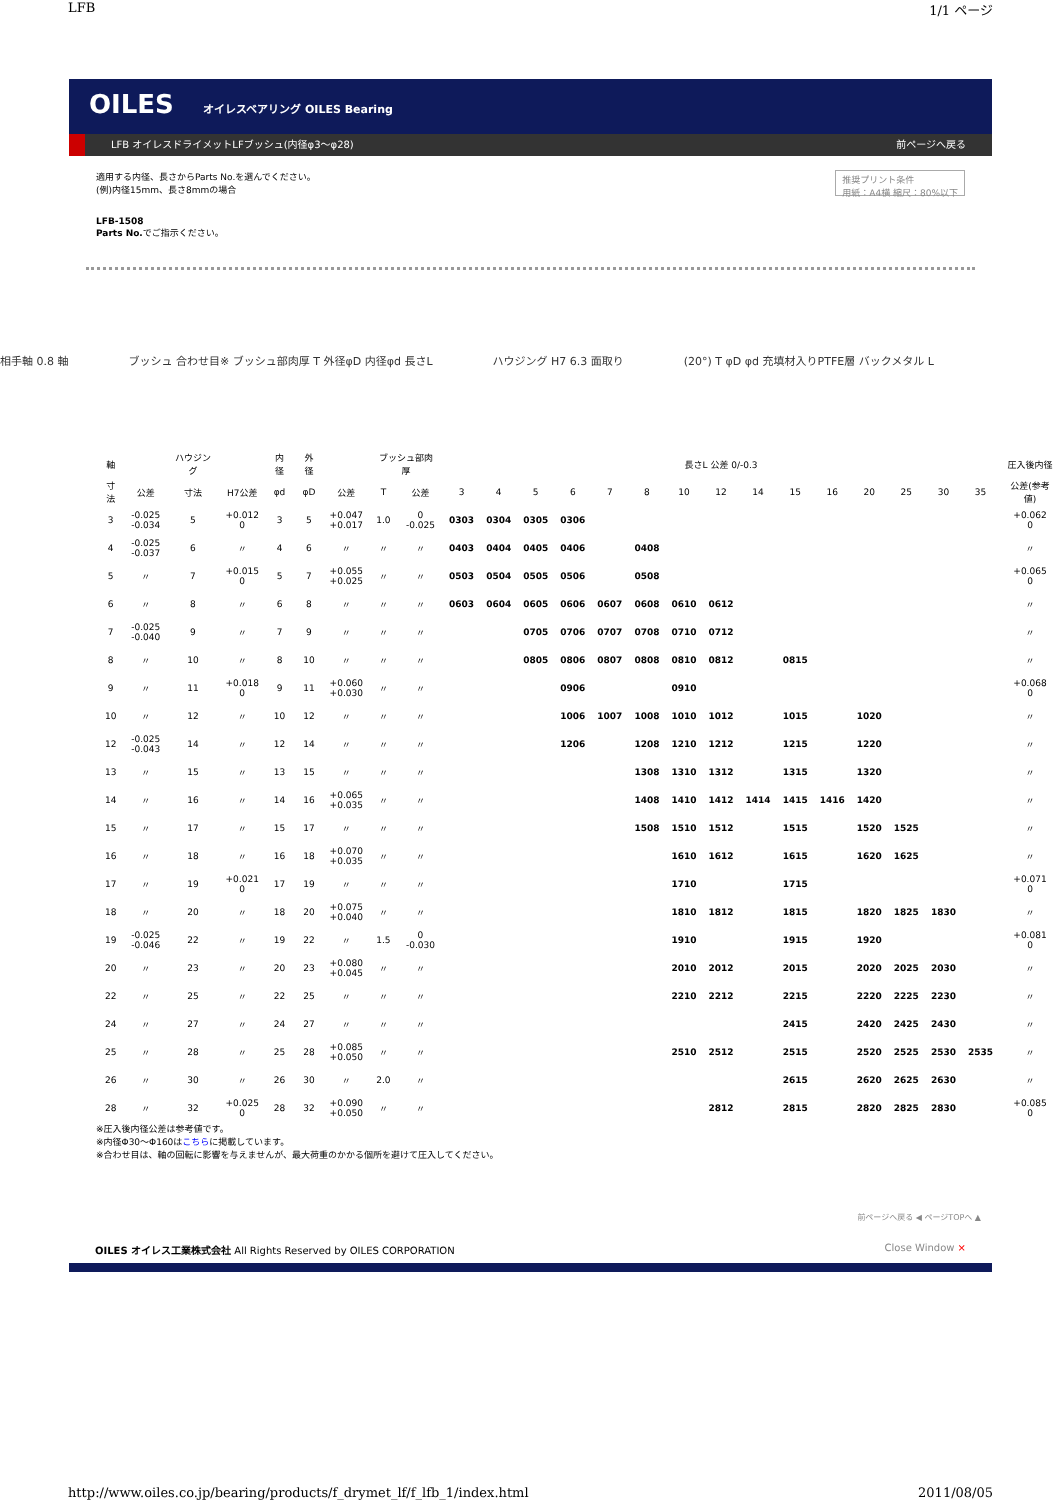LFB 1/1 ページ
OILES オイレスベアリング OILES Bearing
LFB オイレスドライメットLFブッシュ(内径φ3～φ28) 前ページへ戻る
適用する内径、長さからParts No.を選んでください。
(例)内径15mm、長さ8mmの場合
LFB-1508
Parts No. でご指示ください。
推奨プリント条件
用紙：A4横 縮尺：80%以下
相手軸 0.8 軸 ブッシュ 合わせ目※ ブッシュ部肉厚 T 外径φD 内径φd 長さL ハウジング H7 6.3 面取り (20°) T φD φd 充填材入りPTFE層 バックメタル L
| 軸 | | ハウジング | | 内径 | 外径 | | ブッシュ部肉厚 | | 長さL 公差 0/-0.3 | | | | | | | | | | | | | | | 圧入後内径 |
| --- | --- | --- | --- | --- | --- | --- | --- | --- | --- | --- | --- | --- | --- | --- | --- | --- | --- | --- | --- | --- | --- | --- | --- | --- |
| 寸法 | 公差 | 寸法 | H7公差 | φd | φD | 公差 | T | 公差 | 3 | 4 | 5 | 6 | 7 | 8 | 10 | 12 | 14 | 15 | 16 | 20 | 25 | 30 | 35 | 公差(参考値) |
| 3 | -0.025 -0.034 | 5 | +0.012 0 | 3 | 5 | +0.047 +0.017 | 1.0 | 0 -0.025 | 0303 | 0304 | 0305 | 0306 | | | | | | | | | | | | +0.062 0 |
| 4 | -0.025 -0.037 | 6 | 〃 | 4 | 6 | 〃 | 〃 | 〃 | 0403 | 0404 | 0405 | 0406 | | 0408 | | | | | | | | | | 〃 |
| 5 | 〃 | 7 | +0.015 0 | 5 | 7 | +0.055 +0.025 | 〃 | 〃 | 0503 | 0504 | 0505 | 0506 | | 0508 | | | | | | | | | | +0.065 0 |
| 6 | 〃 | 8 | 〃 | 6 | 8 | 〃 | 〃 | 〃 | 0603 | 0604 | 0605 | 0606 | 0607 | 0608 | 0610 | 0612 | | | | | | | | 〃 |
| 7 | -0.025 -0.040 | 9 | 〃 | 7 | 9 | 〃 | 〃 | 〃 | | | 0705 | 0706 | 0707 | 0708 | 0710 | 0712 | | | | | | | | 〃 |
| 8 | 〃 | 10 | 〃 | 8 | 10 | 〃 | 〃 | 〃 | | | 0805 | 0806 | 0807 | 0808 | 0810 | 0812 | | 0815 | | | | | | 〃 |
| 9 | 〃 | 11 | +0.018 0 | 9 | 11 | +0.060 +0.030 | 〃 | 〃 | | | | 0906 | | | 0910 | | | | | | | | | +0.068 0 |
| 10 | 〃 | 12 | 〃 | 10 | 12 | 〃 | 〃 | 〃 | | | | 1006 | 1007 | 1008 | 1010 | 1012 | | 1015 | | 1020 | | | | 〃 |
| 12 | -0.025 -0.043 | 14 | 〃 | 12 | 14 | 〃 | 〃 | 〃 | | | | 1206 | | 1208 | 1210 | 1212 | | 1215 | | 1220 | | | | 〃 |
| 13 | 〃 | 15 | 〃 | 13 | 15 | 〃 | 〃 | 〃 | | | | | | 1308 | 1310 | 1312 | | 1315 | | 1320 | | | | 〃 |
| 14 | 〃 | 16 | 〃 | 14 | 16 | +0.065 +0.035 | 〃 | 〃 | | | | | | 1408 | 1410 | 1412 | 1414 | 1415 | 1416 | 1420 | | | | 〃 |
| 15 | 〃 | 17 | 〃 | 15 | 17 | 〃 | 〃 | 〃 | | | | | | 1508 | 1510 | 1512 | | 1515 | | 1520 | 1525 | | | 〃 |
| 16 | 〃 | 18 | 〃 | 16 | 18 | +0.070 +0.035 | 〃 | 〃 | | | | | | | 1610 | 1612 | | 1615 | | 1620 | 1625 | | | 〃 |
| 17 | 〃 | 19 | +0.021 0 | 17 | 19 | 〃 | 〃 | 〃 | | | | | | | 1710 | | | 1715 | | | | | | +0.071 0 |
| 18 | 〃 | 20 | 〃 | 18 | 20 | +0.075 +0.040 | 〃 | 〃 | | | | | | | 1810 | 1812 | | 1815 | | 1820 | 1825 | 1830 | | 〃 |
| 19 | -0.025 -0.046 | 22 | 〃 | 19 | 22 | 〃 | 1.5 | 0 -0.030 | | | | | | | 1910 | | | 1915 | | 1920 | | | | +0.081 0 |
| 20 | 〃 | 23 | 〃 | 20 | 23 | +0.080 +0.045 | 〃 | 〃 | | | | | | | 2010 | 2012 | | 2015 | | 2020 | 2025 | 2030 | | 〃 |
| 22 | 〃 | 25 | 〃 | 22 | 25 | 〃 | 〃 | 〃 | | | | | | | 2210 | 2212 | | 2215 | | 2220 | 2225 | 2230 | | 〃 |
| 24 | 〃 | 27 | 〃 | 24 | 27 | 〃 | 〃 | 〃 | | | | | | | | | | 2415 | | 2420 | 2425 | 2430 | | 〃 |
| 25 | 〃 | 28 | 〃 | 25 | 28 | +0.085 +0.050 | 〃 | 〃 | | | | | | | 2510 | 2512 | | 2515 | | 2520 | 2525 | 2530 | 2535 | 〃 |
| 26 | 〃 | 30 | 〃 | 26 | 30 | 〃 | 2.0 | 〃 | | | | | | | | | | 2615 | | 2620 | 2625 | 2630 | | 〃 |
| 28 | 〃 | 32 | +0.025 0 | 28 | 32 | +0.090 +0.050 | 〃 | 〃 | | | | | | | | 2812 | | 2815 | | 2820 | 2825 | 2830 | | +0.085 0 |
※圧入後内径公差は参考値です。
※内径Φ30～Φ160はこちらに掲載しています。
※合わせ目は、軸の回転に影響を与えませんが、最大荷重のかかる個所を避けて圧入してください。
前ページへ戻る ◀ ページTOPへ ▲
OILES オイレス工業株式会社 All Rights Reserved by OILES CORPORATION Close Window ×
http://www.oiles.co.jp/bearing/products/f_drymet_lf/f_lfb_1/index.html 2011/08/05